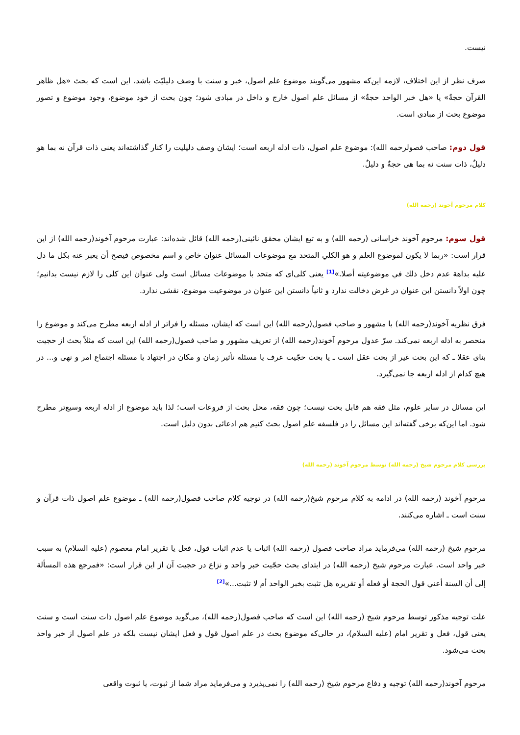نیست.
صرف نظر از این اختلاف، لازمه این‌که مشهور می‌گویند موضوع علم اصول، خبر و سنت با وصف دلیلیّت باشد، این است که بحث «هل ظاهر القرآن حجةٌ» یا «هل خبر الواحد حجةٌ» از مسائل علم اصول خارج و داخل در مبادی شود؛ چون بحث از خود موضوع، وجود موضوع و تصور موضوع بحث از مبادی است.
قول دوم: صاحب فصولرحمه الله): موضوع علم اصول، ذات ادله اربعه است؛ ایشان وصف دلیلیت را کنار گذاشته‌اند یعنی ذات قرآن نه بما هو دلیلٌ، ذات سنت نه بما هی حجةٌ و دلیلٌ.
کلام مرحوم آخوند (رحمه الله)
قول سوم: مرحوم آخوند خراسانی (رحمه الله) و به تبع ایشان محقق نائینی(رحمه الله) قائل شده‌اند: عبارت مرحوم آخوند(رحمه الله) از این قرار است: «ربما لا یکون لموضوع العلم و هو الکلي المتحد مع موضوعات المسائل عنوان خاص و اسم مخصوص فیصح أن یعبر عنه بکل ما دل علیه بداهة عدم دخل ذلك في موضوعیته أصلا.»<sup>[1]</sup> یعنی کلی‌ای که متحد با موضوعات مسائل است ولی عنوان این کلی را لازم نیست بدانیم؛ چون اولاً دانستن این عنوان در غرض دخالت ندارد و ثانیاً دانستن این عنوان در موضوعیت موضوع، نقشی ندارد.
فرق نظریه آخوند(رحمه الله) با مشهور و صاحب فصول(رحمه الله) این است که ایشان، مسئله را فراتر از ادله اربعه مطرح می‌کند و موضوع را منحصر به ادله اربعه نمی‌کند. سرّ عدول مرحوم آخوند(رحمه الله) از تعریف مشهور و صاحب فصول(رحمه الله) این است که مثلاً بحث از حجیت بنای عقلا ـ که این بحث غیر از بحث عقل است ـ یا بحث حجّیت عرف یا مسئله تأثیر زمان و مکان در اجتهاد یا مسئله اجتماع امر و نهی و... در هیچ کدام از ادله اربعه جا نمی‌گیرد.
این مسائل در سایر علوم، مثل فقه هم قابل بحث نیست؛ چون فقه، محل بحث از فروعات است؛ لذا باید موضوع از ادله اربعه وسیع‌تر مطرح شود. اما این‌که برخی گفته‌اند این مسائل را در فلسفه علم اصول بحث کنیم هم ادعائی بدون دلیل است.
بررسی کلام مرحوم شیخ (رحمه الله) توسط مرحوم آخوند (رحمه الله)
مرحوم آخوند (رحمه الله) در ادامه به کلام مرحوم شیخ(رحمه الله) در توجیه کلام صاحب فصول(رحمه الله) ـ موضوع علم اصول ذات قرآن و سنت است ـ اشاره می‌کنند.
مرحوم شیخ (رحمه الله) می‌فرماید مراد صاحب فصول (رحمه الله) اثبات یا عدم اثبات قول، فعل یا تقریر امام معصوم (علیه السلام) به سبب خبر واحد است. عبارت مرحوم شیخ (رحمه الله) در ابتدای بحث حجّیت خبر واحد و نزاع در حجیت آن از این قرار است: «فمرجع هذه المسألة إلی أن السنة أعني قول الحجة أو فعله أو تقریره هل تثبت بخبر الواحد أم لا تثبت...»<sup>[2]</sup>
علت توجیه مذکور توسط مرحوم شیخ (رحمه الله) این است که صاحب فصول(رحمه الله)، می‌گوید موضوع علم اصول ذات سنت است و سنت یعنی قول، فعل و تقریر امام (علیه السلام)، در حالی‌که موضوع بحث در علم اصول قول و فعل ایشان نیست بلکه در علم اصول از خبر واحد بحث می‌شود.
مرحوم آخوند(رحمه الله) توجیه و دفاع مرحوم شیخ (رحمه الله) را نمی‌پذیرد و می‌فرماید مراد شما از ثبوت، یا ثبوت واقعی